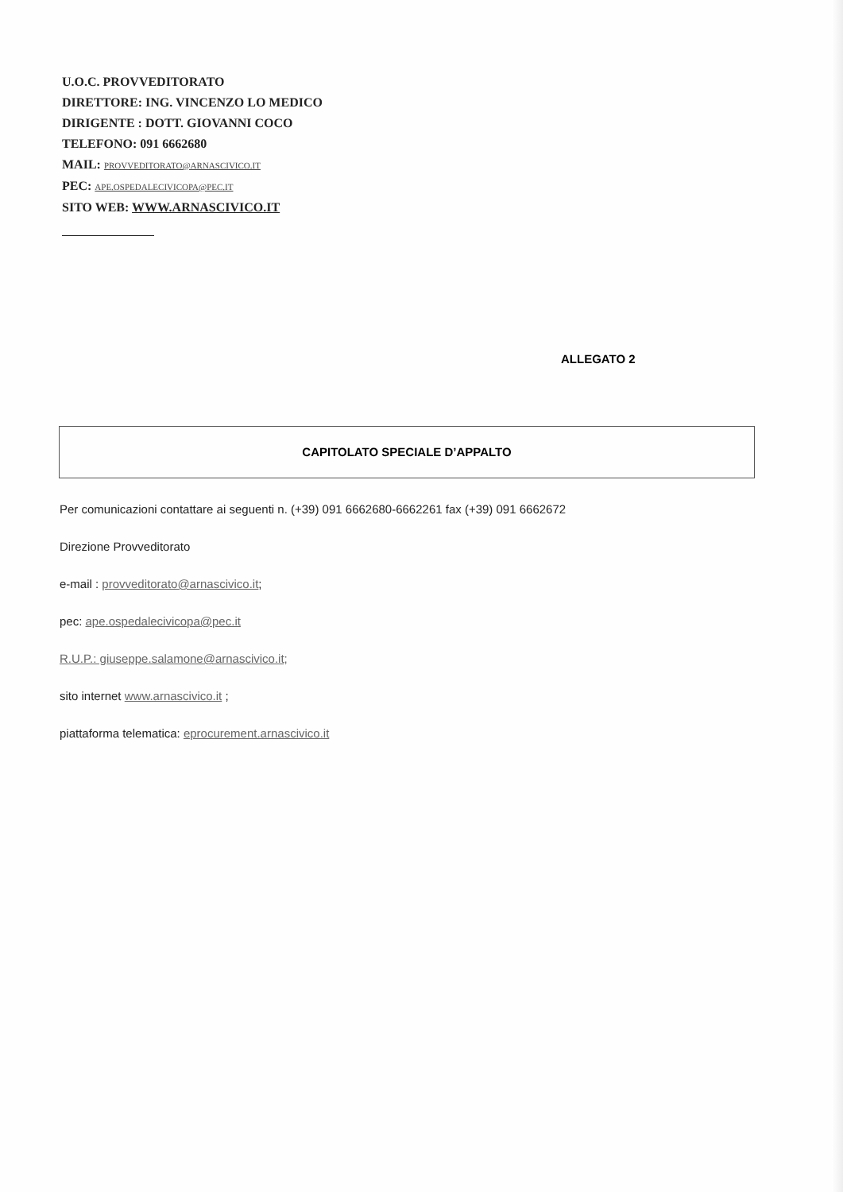U.O.C. PROVVEDITORATO
DIRETTORE: ING. VINCENZO LO MEDICO
DIRIGENTE : DOTT. GIOVANNI COCO
TELEFONO: 091 6662680
MAIL: PROVVEDITORATO@ARNASCIVICO.IT
PEC: APE.OSPEDALECIVICOPA@PEC.IT
SITO WEB: WWW.ARNASCIVICO.IT
ALLEGATO 2
CAPITOLATO SPECIALE D’APPALTO
Per comunicazioni contattare ai seguenti n. (+39) 091 6662680-6662261 fax (+39) 091 6662672
Direzione Provveditorato
e-mail : provveditorato@arnascivico.it;
pec: ape.ospedalecivicopa@pec.it
R.U.P.: giuseppe.salamone@arnascivico.it;
sito internet www.arnascivico.it ;
piattaforma telematica: eprocurement.arnascivico.it